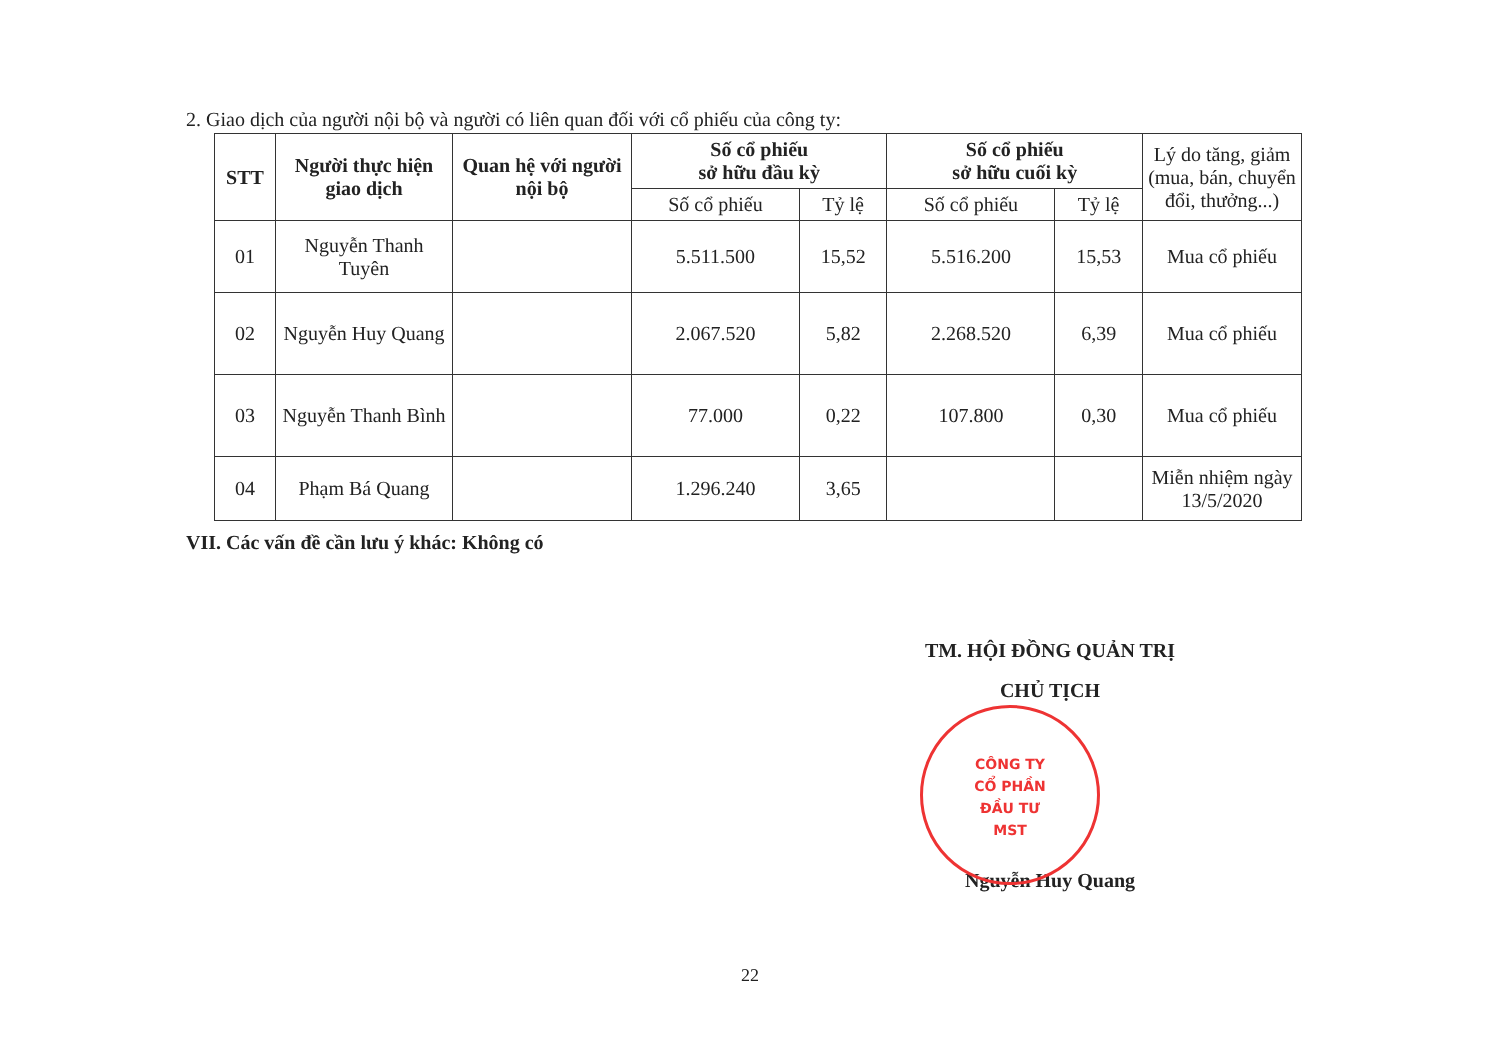2. Giao dịch của người nội bộ và người có liên quan đối với cổ phiếu của công ty:
| STT | Người thực hiện giao dịch | Quan hệ với người nội bộ | Số cổ phiếu sở hữu đầu kỳ | | Số cổ phiếu sở hữu cuối kỳ | | Lý do tăng, giảm (mua, bán, chuyển đổi, thưởng...) |
| --- | --- | --- | --- | --- | --- | --- | --- |
| | | | Số cổ phiếu | Tỷ lệ | Số cổ phiếu | Tỷ lệ | |
| 01 | Nguyễn Thanh Tuyên | | 5.511.500 | 15,52 | 5.516.200 | 15,53 | Mua cổ phiếu |
| 02 | Nguyễn Huy Quang | | 2.067.520 | 5,82 | 2.268.520 | 6,39 | Mua cổ phiếu |
| 03 | Nguyễn Thanh Bình | | 77.000 | 0,22 | 107.800 | 0,30 | Mua cổ phiếu |
| 04 | Phạm Bá Quang | | 1.296.240 | 3,65 | | | Miễn nhiệm ngày 13/5/2020 |
VII. Các vấn đề cần lưu ý khác: Không có
TM. HỘI ĐỒNG QUẢN TRỊ
CHỦ TỊCH
Nguyễn Huy Quang
CÔNG TY
CỔ PHẦN
ĐẦU TƯ
MST
22